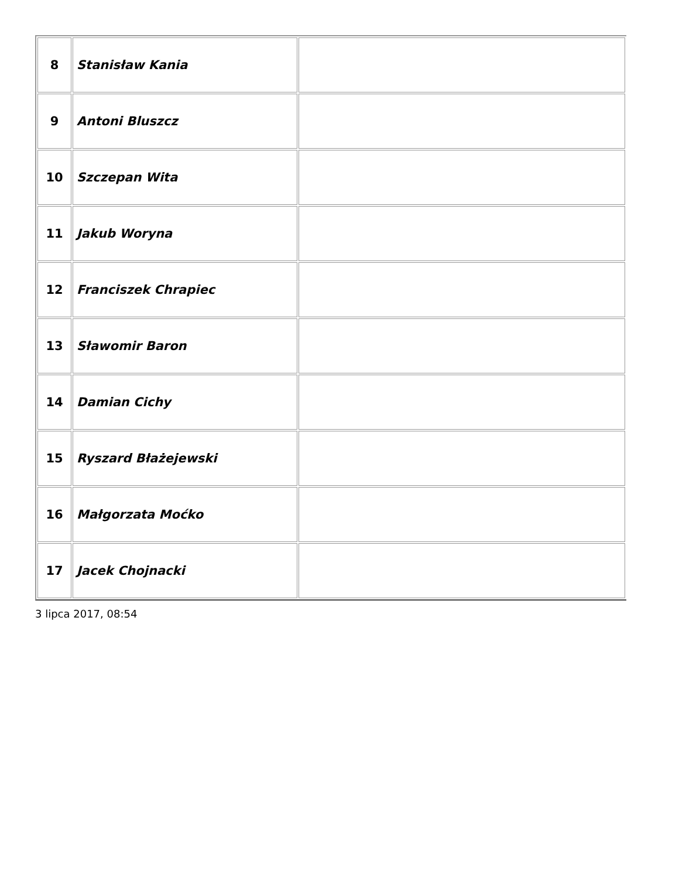| 8 | Stanisław Kania | |
| 9 | Antoni Bluszcz | |
| 10 | Szczepan Wita | |
| 11 | Jakub Woryna | |
| 12 | Franciszek Chrapiec | |
| 13 | Sławomir Baron | |
| 14 | Damian Cichy | |
| 15 | Ryszard Błażejewski | |
| 16 | Małgorzata Moćko | |
| 17 | Jacek Chojnacki | |
3 lipca 2017, 08:54